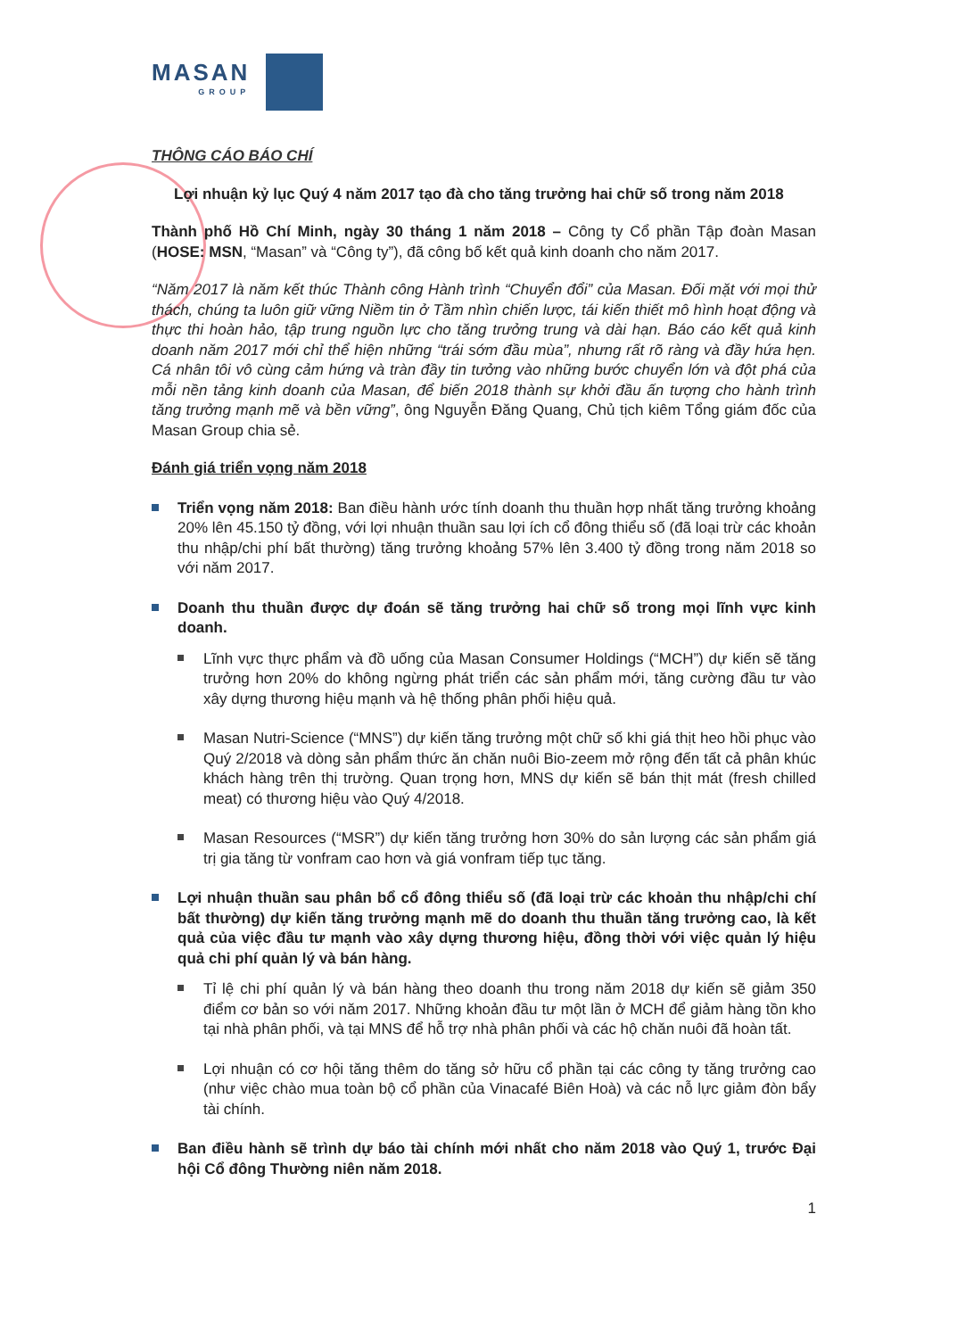MASAN
GROUP
THÔNG CÁO BÁO CHÍ
Lợi nhuận kỷ lục Quý 4 năm 2017 tạo đà cho tăng trưởng hai chữ số trong năm 2018
Thành phố Hồ Chí Minh, ngày 30 tháng 1 năm 2018 – Công ty Cổ phần Tập đoàn Masan (HOSE: MSN, “Masan” và “Công ty”), đã công bố kết quả kinh doanh cho năm 2017.
“Năm 2017 là năm kết thúc Thành công Hành trình “Chuyển đổi” của Masan. Đối mặt với mọi thử thách, chúng ta luôn giữ vững Niềm tin ở Tầm nhìn chiến lược, tái kiến thiết mô hình hoạt động và thực thi hoàn hảo, tập trung nguồn lực cho tăng trưởng trung và dài hạn. Báo cáo kết quả kinh doanh năm 2017 mới chỉ thể hiện những “trái sớm đầu mùa”, nhưng rất rõ ràng và đầy hứa hẹn. Cá nhân tôi vô cùng cảm hứng và tràn đầy tin tưởng vào những bước chuyển lớn và đột phá của mỗi nền tảng kinh doanh của Masan, để biến 2018 thành sự khởi đầu ấn tượng cho hành trình tăng trưởng mạnh mẽ và bền vững”, ông Nguyễn Đăng Quang, Chủ tịch kiêm Tổng giám đốc của Masan Group chia sẻ.
Đánh giá triển vọng năm 2018
Triển vọng năm 2018: Ban điều hành ước tính doanh thu thuần hợp nhất tăng trưởng khoảng 20% lên 45.150 tỷ đồng, với lợi nhuận thuần sau lợi ích cổ đông thiểu số (đã loại trừ các khoản thu nhập/chi phí bất thường) tăng trưởng khoảng 57% lên 3.400 tỷ đồng trong năm 2018 so với năm 2017.
Doanh thu thuần được dự đoán sẽ tăng trưởng hai chữ số trong mọi lĩnh vực kinh doanh.
Lĩnh vực thực phẩm và đồ uống của Masan Consumer Holdings (“MCH”) dự kiến sẽ tăng trưởng hơn 20% do không ngừng phát triển các sản phẩm mới, tăng cường đầu tư vào xây dựng thương hiệu mạnh và hệ thống phân phối hiệu quả.
Masan Nutri-Science (“MNS”) dự kiến tăng trưởng một chữ số khi giá thịt heo hồi phục vào Quý 2/2018 và dòng sản phẩm thức ăn chăn nuôi Bio-zeem mở rộng đến tất cả phân khúc khách hàng trên thị trường. Quan trọng hơn, MNS dự kiến sẽ bán thịt mát (fresh chilled meat) có thương hiệu vào Quý 4/2018.
Masan Resources (“MSR”) dự kiến tăng trưởng hơn 30% do sản lượng các sản phẩm giá trị gia tăng từ vonfram cao hơn và giá vonfram tiếp tục tăng.
Lợi nhuận thuần sau phân bổ cổ đông thiểu số (đã loại trừ các khoản thu nhập/chi chí bất thường) dự kiến tăng trưởng mạnh mẽ do doanh thu thuần tăng trưởng cao, là kết quả của việc đầu tư mạnh vào xây dựng thương hiệu, đồng thời với việc quản lý hiệu quả chi phí quản lý và bán hàng.
Tỉ lệ chi phí quản lý và bán hàng theo doanh thu trong năm 2018 dự kiến sẽ giảm 350 điểm cơ bản so với năm 2017. Những khoản đầu tư một lần ở MCH để giảm hàng tồn kho tại nhà phân phối, và tại MNS để hỗ trợ nhà phân phối và các hộ chăn nuôi đã hoàn tất.
Lợi nhuận có cơ hội tăng thêm do tăng sở hữu cổ phần tại các công ty tăng trưởng cao (như việc chào mua toàn bộ cổ phần của Vinacafé Biên Hoà) và các nỗ lực giảm đòn bẩy tài chính.
Ban điều hành sẽ trình dự báo tài chính mới nhất cho năm 2018 vào Quý 1, trước Đại hội Cổ đông Thường niên năm 2018.
1